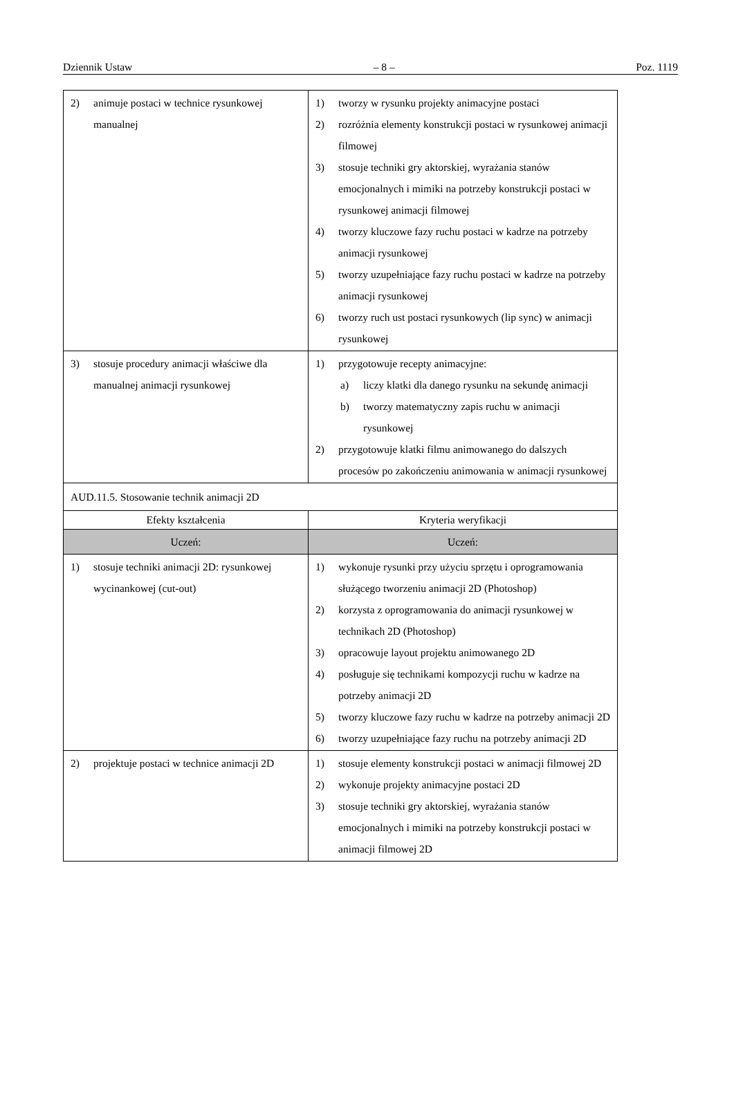Dziennik Ustaw – 8 – Poz. 1119
| 2) animuje postaci w technice rysunkowej manualnej | 1) tworzy w rysunku projekty animacyjne postaci 2) rozróżnia elementy konstrukcji postaci w rysunkowej animacji filmowej 3) stosuje techniki gry aktorskiej, wyrażania stanów emocjonalnych i mimiki na potrzeby konstrukcji postaci w rysunkowej animacji filmowej 4) tworzy kluczowe fazy ruchu postaci w kadrze na potrzeby animacji rysunkowej 5) tworzy uzupełniające fazy ruchu postaci w kadrze na potrzeby animacji rysunkowej 6) tworzy ruch ust postaci rysunkowych (lip sync) w animacji rysunkowej |
| 3) stosuje procedury animacji właściwe dla manualnej animacji rysunkowej | 1) przygotowuje recepty animacyjne: a) liczy klatki dla danego rysunku na sekundę animacji b) tworzy matematyczny zapis ruchu w animacji rysunkowej 2) przygotowuje klatki filmu animowanego do dalszych procesów po zakończeniu animowania w animacji rysunkowej |
| AUD.11.5. Stosowanie technik animacji 2D | |
| Efekty kształcenia | Kryteria weryfikacji |
| Uczeń: | Uczeń: |
| 1) stosuje techniki animacji 2D: rysunkowej wycinankowej (cut-out) | 1) wykonuje rysunki przy użyciu sprzętu i oprogramowania służącego tworzeniu animacji 2D (Photoshop) 2) korzysta z oprogramowania do animacji rysunkowej w technikach 2D (Photoshop) 3) opracowuje layout projektu animowanego 2D 4) posługuje się technikami kompozycji ruchu w kadrze na potrzeby animacji 2D 5) tworzy kluczowe fazy ruchu w kadrze na potrzeby animacji 2D 6) tworzy uzupełniające fazy ruchu na potrzeby animacji 2D |
| 2) projektuje postaci w technice animacji 2D | 1) stosuje elementy konstrukcji postaci w animacji filmowej 2D 2) wykonuje projekty animacyjne postaci 2D 3) stosuje techniki gry aktorskiej, wyrażania stanów emocjonalnych i mimiki na potrzeby konstrukcji postaci w animacji filmowej 2D |